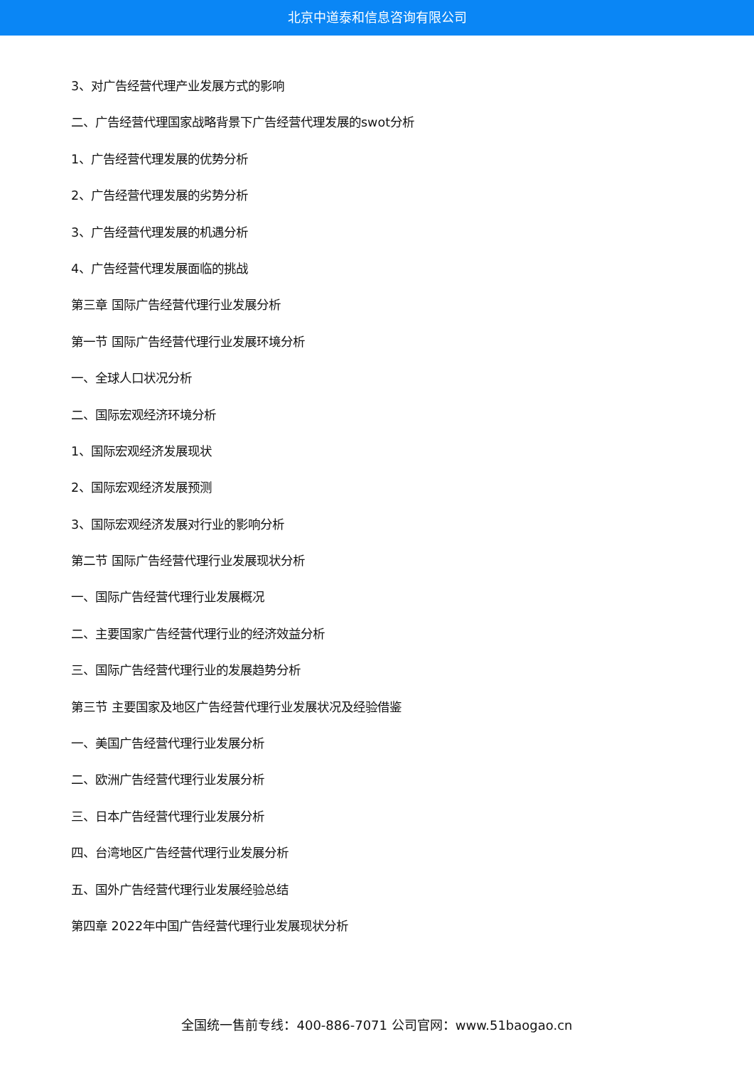北京中道泰和信息咨询有限公司
3、对广告经营代理产业发展方式的影响
二、广告经营代理国家战略背景下广告经营代理发展的swot分析
1、广告经营代理发展的优势分析
2、广告经营代理发展的劣势分析
3、广告经营代理发展的机遇分析
4、广告经营代理发展面临的挑战
第三章 国际广告经营代理行业发展分析
第一节 国际广告经营代理行业发展环境分析
一、全球人口状况分析
二、国际宏观经济环境分析
1、国际宏观经济发展现状
2、国际宏观经济发展预测
3、国际宏观经济发展对行业的影响分析
第二节 国际广告经营代理行业发展现状分析
一、国际广告经营代理行业发展概况
二、主要国家广告经营代理行业的经济效益分析
三、国际广告经营代理行业的发展趋势分析
第三节 主要国家及地区广告经营代理行业发展状况及经验借鉴
一、美国广告经营代理行业发展分析
二、欧洲广告经营代理行业发展分析
三、日本广告经营代理行业发展分析
四、台湾地区广告经营代理行业发展分析
五、国外广告经营代理行业发展经验总结
第四章 2022年中国广告经营代理行业发展现状分析
全国统一售前专线：400-886-7071 公司官网：www.51baogao.cn